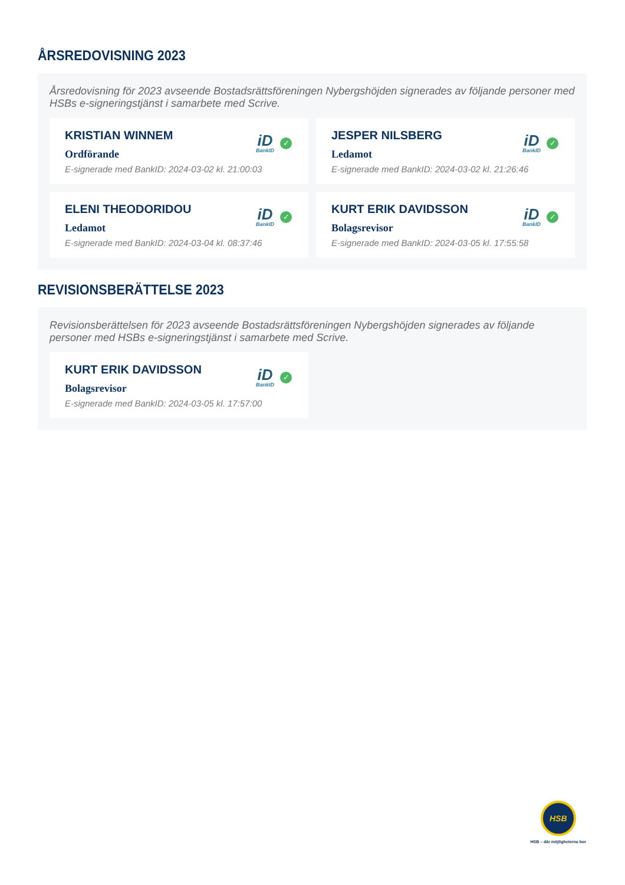ÅRSREDOVISNING 2023
Årsredovisning för 2023 avseende Bostadsrättsföreningen Nybergshöjden signerades av följande personer med HSBs e-signeringstjänst i samarbete med Scrive.
KRISTIAN WINNEM
Ordförande
E-signerade med BankID: 2024-03-02 kl. 21:00:03
iD
BankID
✓
JESPER NILSBERG
Ledamot
E-signerade med BankID: 2024-03-02 kl. 21:26:46
iD
BankID
✓
ELENI THEODORIDOU
Ledamot
E-signerade med BankID: 2024-03-04 kl. 08:37:46
iD
BankID
✓
KURT ERIK DAVIDSSON
Bolagsrevisor
E-signerade med BankID: 2024-03-05 kl. 17:55:58
iD
BankID
✓
REVISIONSBERÄTTELSE 2023
Revisionsberättelsen för 2023 avseende Bostadsrättsföreningen Nybergshöjden signerades av följande personer med HSBs e-signeringstjänst i samarbete med Scrive.
KURT ERIK DAVIDSSON
Bolagsrevisor
E-signerade med BankID: 2024-03-05 kl. 17:57:00
iD
BankID
✓
HSB
HSB – där möjligheterna bor